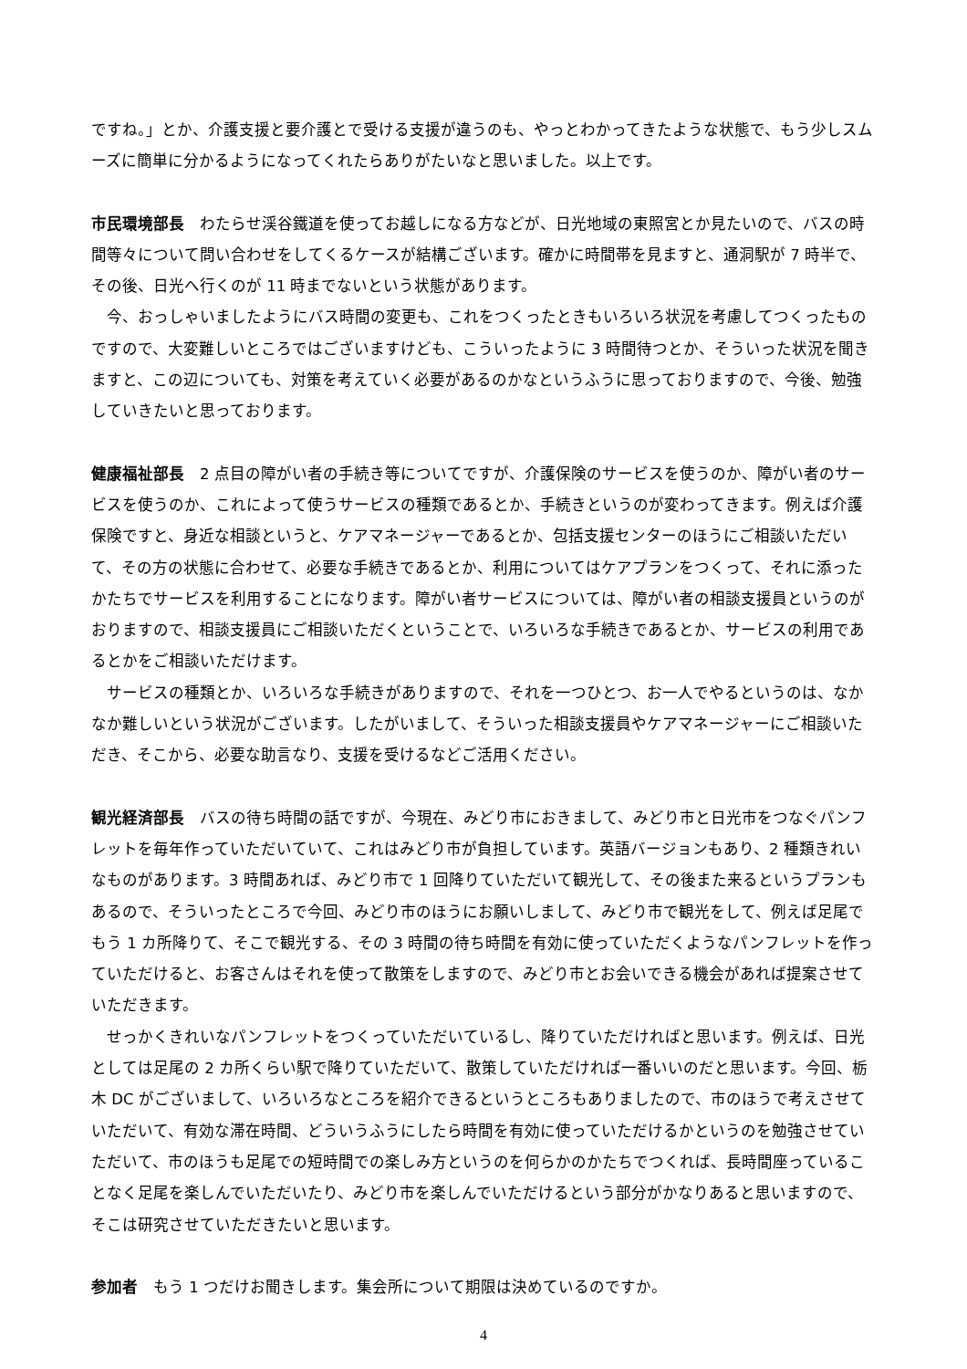ですね。」とか、介護支援と要介護とで受ける支援が違うのも、やっとわかってきたような状態で、もう少しスムーズに簡単に分かるようになってくれたらありがたいなと思いました。以上です。
市民環境部長　わたらせ渓谷鐵道を使ってお越しになる方などが、日光地域の東照宮とか見たいので、バスの時間等々について問い合わせをしてくるケースが結構ございます。確かに時間帯を見ますと、通洞駅が 7 時半で、その後、日光へ行くのが 11 時までないという状態があります。
今、おっしゃいましたようにバス時間の変更も、これをつくったときもいろいろ状況を考慮してつくったものですので、大変難しいところではございますけども、こういったように 3 時間待つとか、そういった状況を聞きますと、この辺についても、対策を考えていく必要があるのかなというふうに思っておりますので、今後、勉強していきたいと思っております。
健康福祉部長　2 点目の障がい者の手続き等についてですが、介護保険のサービスを使うのか、障がい者のサービスを使うのか、これによって使うサービスの種類であるとか、手続きというのが変わってきます。例えば介護保険ですと、身近な相談というと、ケアマネージャーであるとか、包括支援センターのほうにご相談いただいて、その方の状態に合わせて、必要な手続きであるとか、利用についてはケアプランをつくって、それに添ったかたちでサービスを利用することになります。障がい者サービスについては、障がい者の相談支援員というのがおりますので、相談支援員にご相談いただくということで、いろいろな手続きであるとか、サービスの利用であるとかをご相談いただけます。
サービスの種類とか、いろいろな手続きがありますので、それを一つひとつ、お一人でやるというのは、なかなか難しいという状況がございます。したがいまして、そういった相談支援員やケアマネージャーにご相談いただき、そこから、必要な助言なり、支援を受けるなどご活用ください。
観光経済部長　バスの待ち時間の話ですが、今現在、みどり市におきまして、みどり市と日光市をつなぐパンフレットを毎年作っていただいていて、これはみどり市が負担しています。英語バージョンもあり、2 種類きれいなものがあります。3 時間あれば、みどり市で 1 回降りていただいて観光して、その後また来るというプランもあるので、そういったところで今回、みどり市のほうにお願いしまして、みどり市で観光をして、例えば足尾でもう 1 カ所降りて、そこで観光する、その 3 時間の待ち時間を有効に使っていただくようなパンフレットを作っていただけると、お客さんはそれを使って散策をしますので、みどり市とお会いできる機会があれば提案させていただきます。
せっかくきれいなパンフレットをつくっていただいているし、降りていただければと思います。例えば、日光としては足尾の 2 カ所くらい駅で降りていただいて、散策していただければ一番いいのだと思います。今回、栃木 DC がございまして、いろいろなところを紹介できるというところもありましたので、市のほうで考えさせていただいて、有効な滞在時間、どういうふうにしたら時間を有効に使っていただけるかというのを勉強させていただいて、市のほうも足尾での短時間での楽しみ方というのを何らかのかたちでつくれば、長時間座っていることなく足尾を楽しんでいただいたり、みどり市を楽しんでいただけるという部分がかなりあると思いますので、そこは研究させていただきたいと思います。
参加者　もう 1 つだけお聞きします。集会所について期限は決めているのですか。
4